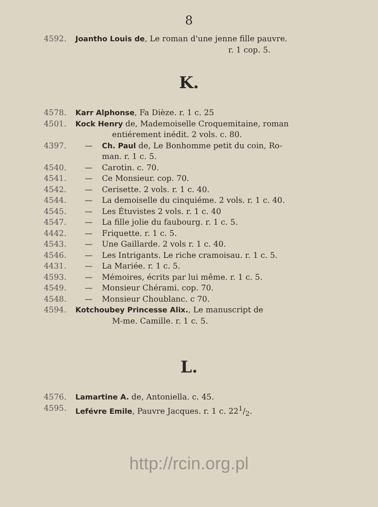8
4592. Joantho Louis de, Le roman d'une jenne fille pauvre.
r. 1 cop. 5.
K.
4578. Karr Alphonse, Fa Dièze. r. 1 c. 25
4501. Kock Henry de, Mademoiselle Croquemitaine, roman
entiérement inédit. 2 vols. c. 80.
4397. — Ch. Paul de, Le Bonhomme petit du coin, Ro-
man. r. 1 c. 5.
4540. — Carotin. c. 70.
4541. — Ce Monsieur. cop. 70.
4542. — Cerisette. 2 vols. r. 1 c. 40.
4544. — La demoiselle du cinquiéme. 2 vols. r. 1 c. 40.
4545. — Les Étuvistes 2 vols. r. 1 c. 40
4547. — La fille jolie du faubourg. r. 1 c. 5.
4442. — Friquette. r. 1 c. 5.
4543. — Une Gaillarde. 2 vols r. 1 c. 40.
4546. — Les Intrigants. Le riche cramoisau. r. 1 c. 5.
4431. — La Mariée. r. 1 c. 5.
4593. — Mémoires, écrits par lui même. r. 1 c. 5.
4549. — Monsieur Chérami. cop. 70.
4548. — Monsieur Choublanc. c 70.
4594. Kotchoubey Princesse Alix., Le manuscript de
M-me. Camille. r. 1 c. 5.
L.
4576. Lamartine A. de, Antoniella. c. 45.
4595. Lefévre Emile, Pauvre Jacques. r. 1 c. 221/2.
http://rcin.org.pl